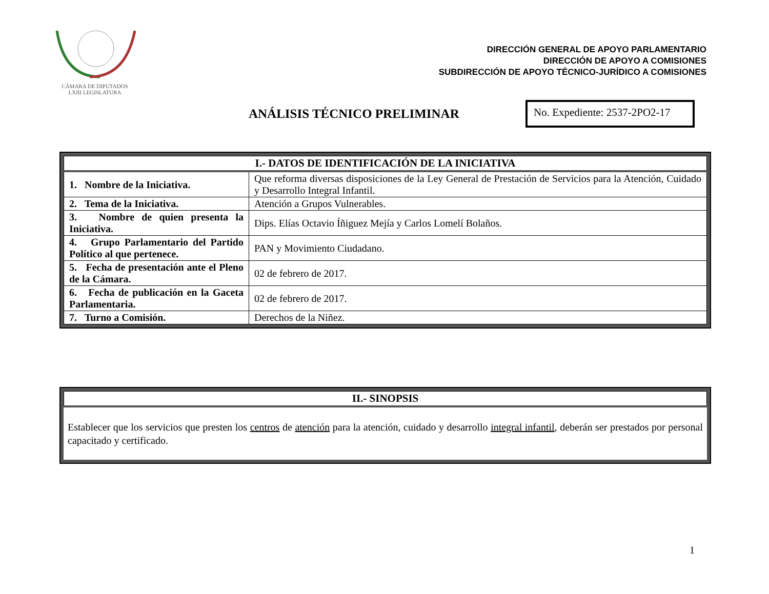CÁMARA DE DIPUTADOS
LXIII LEGISLATURA
DIRECCIÓN GENERAL DE APOYO PARLAMENTARIO
DIRECCIÓN DE APOYO A COMISIONES
SUBDIRECCIÓN DE APOYO TÉCNICO-JURÍDICO A COMISIONES
ANÁLISIS TÉCNICO PRELIMINAR
No. Expediente: 2537-2PO2-17
| I.- DATOS DE IDENTIFICACIÓN DE LA INICIATIVA | |
| --- | --- |
| 1. Nombre de la Iniciativa. | Que reforma diversas disposiciones de la Ley General de Prestación de Servicios para la Atención, Cuidado y Desarrollo Integral Infantil. |
| 2. Tema de la Iniciativa. | Atención a Grupos Vulnerables. |
| 3. Nombre de quien presenta la Iniciativa. | Dips. Elías Octavio Íñiguez Mejía y Carlos Lomelí Bolaños. |
| 4. Grupo Parlamentario del Partido Político al que pertenece. | PAN y Movimiento Ciudadano. |
| 5. Fecha de presentación ante el Pleno de la Cámara. | 02 de febrero de 2017. |
| 6. Fecha de publicación en la Gaceta Parlamentaria. | 02 de febrero de 2017. |
| 7. Turno a Comisión. | Derechos de la Niñez. |
| II.- SINOPSIS |
| --- |
Establecer que los servicios que presten los centros de atención para la atención, cuidado y desarrollo integral infantil, deberán ser prestados por personal capacitado y certificado.
1